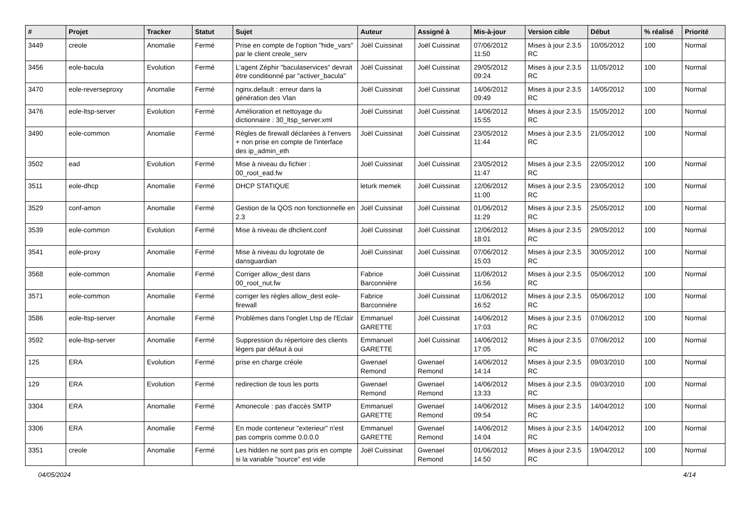| # | Projet | Tracker | Statut | Sujet | Auteur | Assigné à | Mis-à-jour | Version cible | Début | % réalisé | Priorité |
| --- | --- | --- | --- | --- | --- | --- | --- | --- | --- | --- | --- |
| 3449 | creole | Anomalie | Fermé | Prise en compte de l'option "hide_vars" par le client creole_serv | Joël Cuissinat | Joël Cuissinat | 07/06/2012 11:50 | Mises à jour 2.3.5 RC | 10/05/2012 | 100 | Normal |
| 3456 | eole-bacula | Evolution | Fermé | L'agent Zéphir "baculaservices" devrait être conditionné par "activer_bacula" | Joël Cuissinat | Joël Cuissinat | 29/05/2012 09:24 | Mises à jour 2.3.5 RC | 11/05/2012 | 100 | Normal |
| 3470 | eole-reverseproxy | Anomalie | Fermé | nginx.default : erreur dans la génération des Vlan | Joël Cuissinat | Joël Cuissinat | 14/06/2012 09:49 | Mises à jour 2.3.5 RC | 14/05/2012 | 100 | Normal |
| 3476 | eole-ltsp-server | Evolution | Fermé | Amélioration et nettoyage du dictionnaire : 30_ltsp_server.xml | Joël Cuissinat | Joël Cuissinat | 14/06/2012 15:55 | Mises à jour 2.3.5 RC | 15/05/2012 | 100 | Normal |
| 3490 | eole-common | Anomalie | Fermé | Règles de firewall déclarées à l'envers + non prise en compte de l'interface des ip_admin_eth | Joël Cuissinat | Joël Cuissinat | 23/05/2012 11:44 | Mises à jour 2.3.5 RC | 21/05/2012 | 100 | Normal |
| 3502 | ead | Evolution | Fermé | Mise à niveau du fichier : 00_root_ead.fw | Joël Cuissinat | Joël Cuissinat | 23/05/2012 11:47 | Mises à jour 2.3.5 RC | 22/05/2012 | 100 | Normal |
| 3511 | eole-dhcp | Anomalie | Fermé | DHCP STATIQUE | leturk memek | Joël Cuissinat | 12/06/2012 11:00 | Mises à jour 2.3.5 RC | 23/05/2012 | 100 | Normal |
| 3529 | conf-amon | Anomalie | Fermé | Gestion de la QOS non fonctionnelle en 2.3 | Joël Cuissinat | Joël Cuissinat | 01/06/2012 11:29 | Mises à jour 2.3.5 RC | 25/05/2012 | 100 | Normal |
| 3539 | eole-common | Evolution | Fermé | Mise à niveau de dhclient.conf | Joël Cuissinat | Joël Cuissinat | 12/06/2012 18:01 | Mises à jour 2.3.5 RC | 29/05/2012 | 100 | Normal |
| 3541 | eole-proxy | Anomalie | Fermé | Mise à niveau du logrotate de dansguardian | Joël Cuissinat | Joël Cuissinat | 07/06/2012 15:03 | Mises à jour 2.3.5 RC | 30/05/2012 | 100 | Normal |
| 3568 | eole-common | Anomalie | Fermé | Corriger allow_dest dans 00_root_nut.fw | Fabrice Barconnière | Joël Cuissinat | 11/06/2012 16:56 | Mises à jour 2.3.5 RC | 05/06/2012 | 100 | Normal |
| 3571 | eole-common | Anomalie | Fermé | corriger les règles allow_dest eole-firewall | Fabrice Barconnière | Joël Cuissinat | 11/06/2012 16:52 | Mises à jour 2.3.5 RC | 05/06/2012 | 100 | Normal |
| 3586 | eole-ltsp-server | Anomalie | Fermé | Problèmes dans l'onglet Ltsp de l'Eclair | Emmanuel GARETTE | Joël Cuissinat | 14/06/2012 17:03 | Mises à jour 2.3.5 RC | 07/06/2012 | 100 | Normal |
| 3592 | eole-ltsp-server | Anomalie | Fermé | Suppression du répertoire des clients légers par défaut à oui | Emmanuel GARETTE | Joël Cuissinat | 14/06/2012 17:05 | Mises à jour 2.3.5 RC | 07/06/2012 | 100 | Normal |
| 125 | ERA | Evolution | Fermé | prise en charge créole | Gwenael Remond | Gwenael Remond | 14/06/2012 14:14 | Mises à jour 2.3.5 RC | 09/03/2010 | 100 | Normal |
| 129 | ERA | Evolution | Fermé | redirection de tous les ports | Gwenael Remond | Gwenael Remond | 14/06/2012 13:33 | Mises à jour 2.3.5 RC | 09/03/2010 | 100 | Normal |
| 3304 | ERA | Anomalie | Fermé | Amonecole : pas d'accès SMTP | Emmanuel GARETTE | Gwenael Remond | 14/06/2012 09:54 | Mises à jour 2.3.5 RC | 14/04/2012 | 100 | Normal |
| 3306 | ERA | Anomalie | Fermé | En mode conteneur "exterieur" n'est pas compris comme 0.0.0.0 | Emmanuel GARETTE | Gwenael Remond | 14/06/2012 14:04 | Mises à jour 2.3.5 RC | 14/04/2012 | 100 | Normal |
| 3351 | creole | Anomalie | Fermé | Les hidden ne sont pas pris en compte si la variable "source" est vide | Joël Cuissinat | Gwenael Remond | 01/06/2012 14:50 | Mises à jour 2.3.5 RC | 19/04/2012 | 100 | Normal |
04/05/2024 4/14